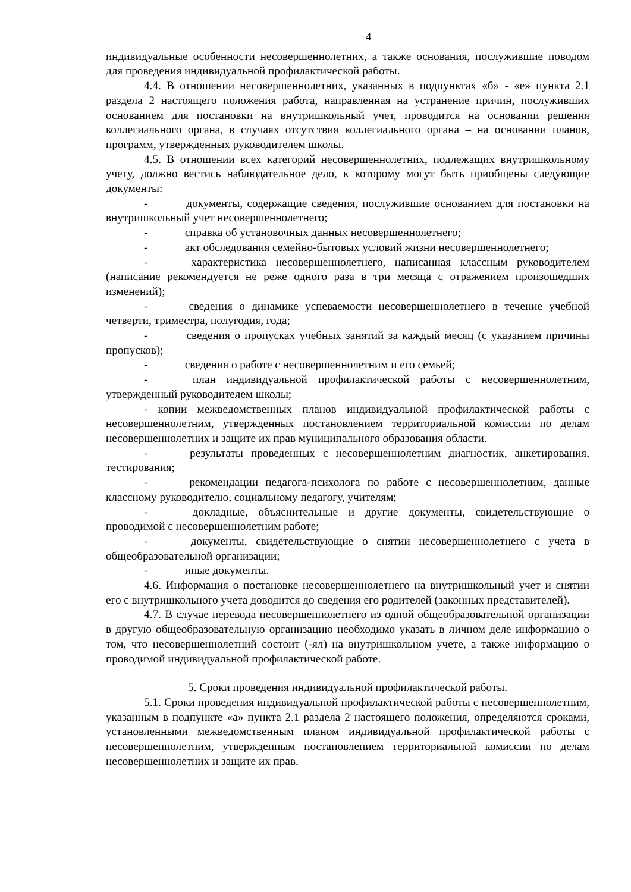4
индивидуальные особенности несовершеннолетних, а также основания, послужившие поводом для проведения индивидуальной профилактической работы.
4.4. В отношении несовершеннолетних, указанных в подпунктах «б» - «е» пункта 2.1 раздела 2 настоящего положения работа, направленная на устранение причин, послуживших основанием для постановки на внутришкольный учет, проводится на основании решения коллегиального органа, в случаях отсутствия коллегиального органа – на основании планов, программ, утвержденных руководителем школы.
4.5. В отношении всех категорий несовершеннолетних, подлежащих внутришкольному учету, должно вестись наблюдательное дело, к которому могут быть приобщены следующие документы:
- документы, содержащие сведения, послужившие основанием для постановки на внутришкольный учет несовершеннолетнего;
- справка об установочных данных несовершеннолетнего;
- акт обследования семейно-бытовых условий жизни несовершеннолетнего;
- характеристика несовершеннолетнего, написанная классным руководителем (написание рекомендуется не реже одного раза в три месяца с отражением произошедших изменений);
- сведения о динамике успеваемости несовершеннолетнего в течение учебной четверти, триместра, полугодия, года;
- сведения о пропусках учебных занятий за каждый месяц (с указанием причины пропусков);
- сведения о работе с несовершеннолетним и его семьей;
- план индивидуальной профилактической работы с несовершеннолетним, утвержденный руководителем школы;
- копии межведомственных планов индивидуальной профилактической работы с несовершеннолетним, утвержденных постановлением территориальной комиссии по делам несовершеннолетних и защите их прав муниципального образования области.
- результаты проведенных с несовершеннолетним диагностик, анкетирования, тестирования;
- рекомендации педагога-психолога по работе с несовершеннолетним, данные классному руководителю, социальному педагогу, учителям;
- докладные, объяснительные и другие документы, свидетельствующие о проводимой с несовершеннолетним работе;
- документы, свидетельствующие о снятии несовершеннолетнего с учета в общеобразовательной организации;
- иные документы.
4.6. Информация о постановке несовершеннолетнего на внутришкольный учет и снятии его с внутришкольного учета доводится до сведения его родителей (законных представителей).
4.7. В случае перевода несовершеннолетнего из одной общеобразовательной организации в другую общеобразовательную организацию необходимо указать в личном деле информацию о том, что несовершеннолетний состоит (-ял) на внутришкольном учете, а также информацию о проводимой индивидуальной профилактической работе.
5. Сроки проведения индивидуальной профилактической работы.
5.1. Сроки проведения индивидуальной профилактической работы с несовершеннолетним, указанным в подпункте «а» пункта 2.1 раздела 2 настоящего положения, определяются сроками, установленными межведомственным планом индивидуальной профилактической работы с несовершеннолетним, утвержденным постановлением территориальной комиссии по делам несовершеннолетних и защите их прав.